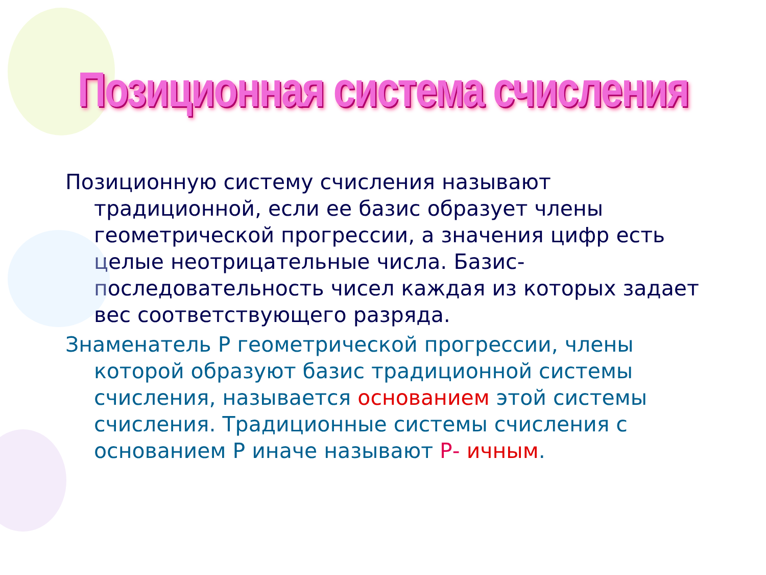Позиционная система счисления
Позиционную систему счисления называют традиционной, если ее базис образует члены геометрической прогрессии, а значения цифр есть целые неотрицательные числа. Базис-последовательность чисел каждая из которых задает вес соответствующего разряда.
Знаменатель Р геометрической прогрессии, члены которой образуют базис традиционной системы счисления, называется основанием этой системы счисления. Традиционные системы счисления с основанием Р иначе называют Р- ичным.